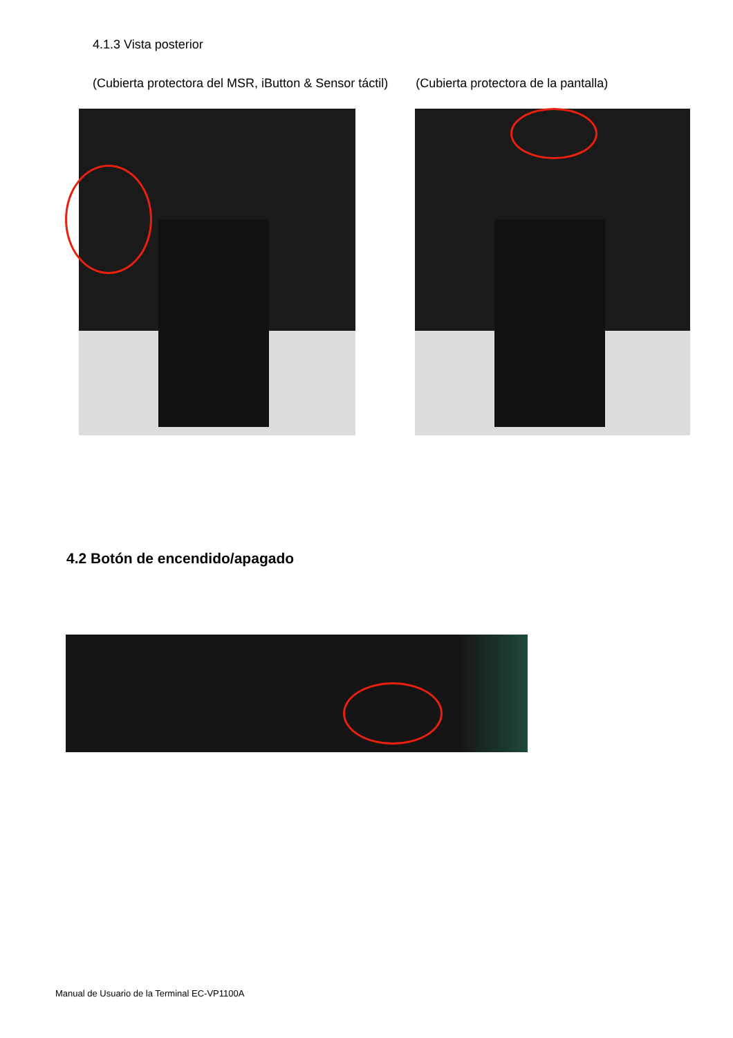4.1.3 Vista posterior
(Cubierta protectora del MSR, iButton & Sensor táctil) (Cubierta protectora de la pantalla)
4.2 Botón de encendido/apagado
Manual de Usuario de la Terminal EC-VP1100A